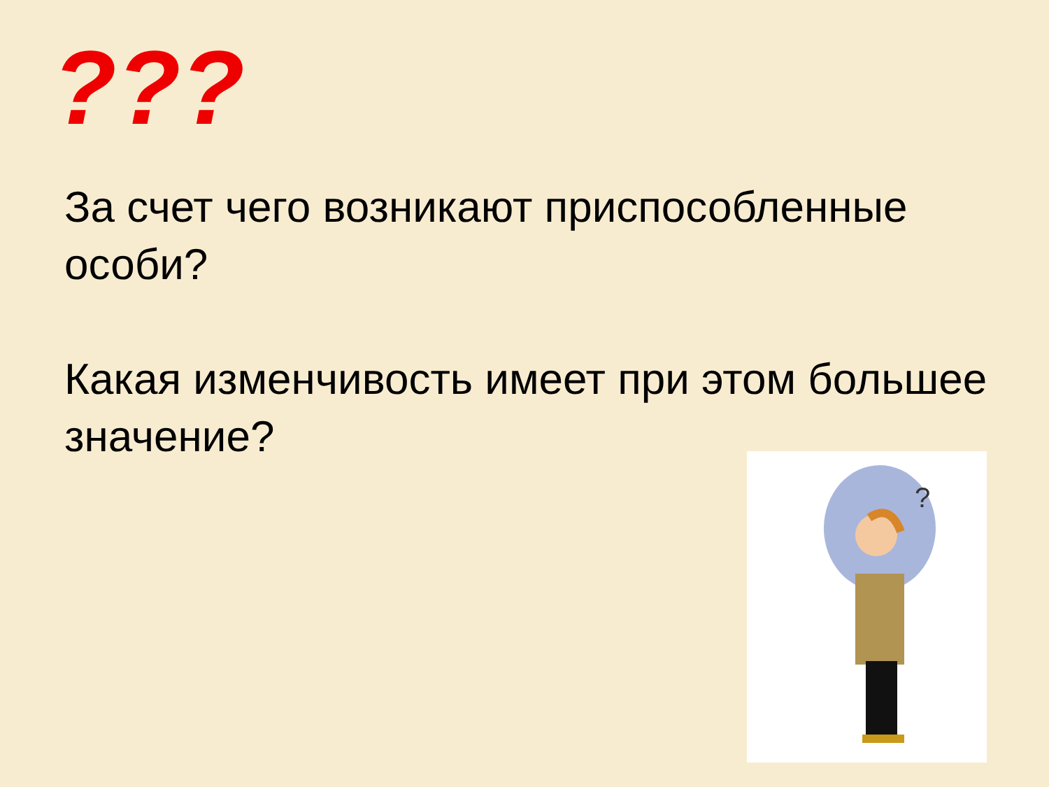???
За счет чего возникают приспособленные особи?
Какая изменчивость имеет при этом большее значение?
?